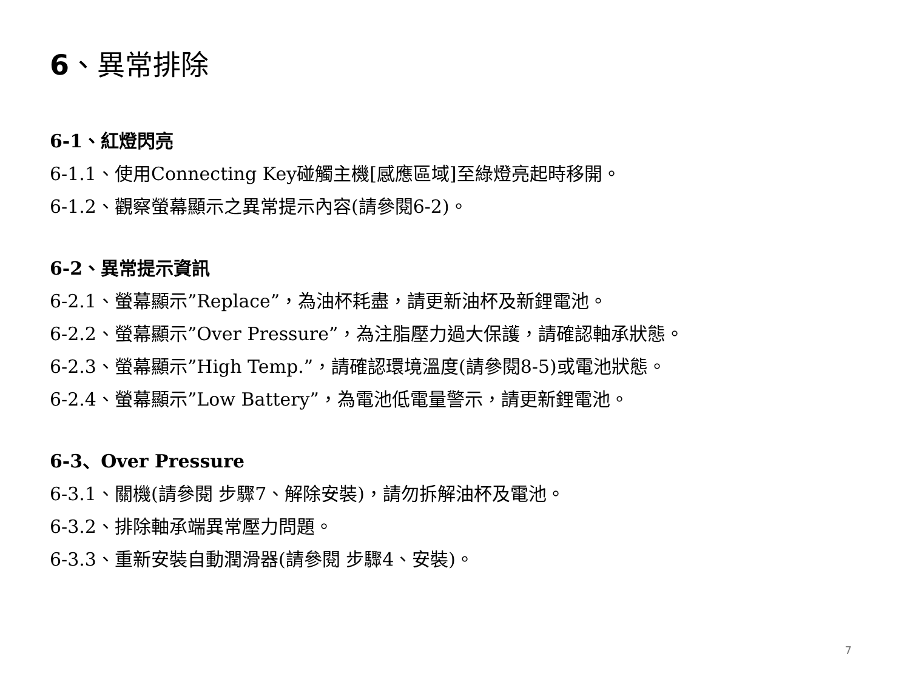6、異常排除
6-1、紅燈閃亮
6-1.1、使用Connecting Key碰觸主機[感應區域]至綠燈亮起時移開。
6-1.2、觀察螢幕顯示之異常提示內容(請參閱6-2)。
6-2、異常提示資訊
6-2.1、螢幕顯示”Replace”，為油杯耗盡，請更新油杯及新鋰電池。
6-2.2、螢幕顯示”Over Pressure”，為注脂壓力過大保護，請確認軸承狀態。
6-2.3、螢幕顯示”High Temp.”，請確認環境溫度(請參閱8-5)或電池狀態。
6-2.4、螢幕顯示”Low Battery”，為電池低電量警示，請更新鋰電池。
6-3、Over Pressure
6-3.1、關機(請參閱 步驟7、解除安裝)，請勿拆解油杯及電池。
6-3.2、排除軸承端異常壓力問題。
6-3.3、重新安裝自動潤滑器(請參閱 步驟4、安裝)。
7